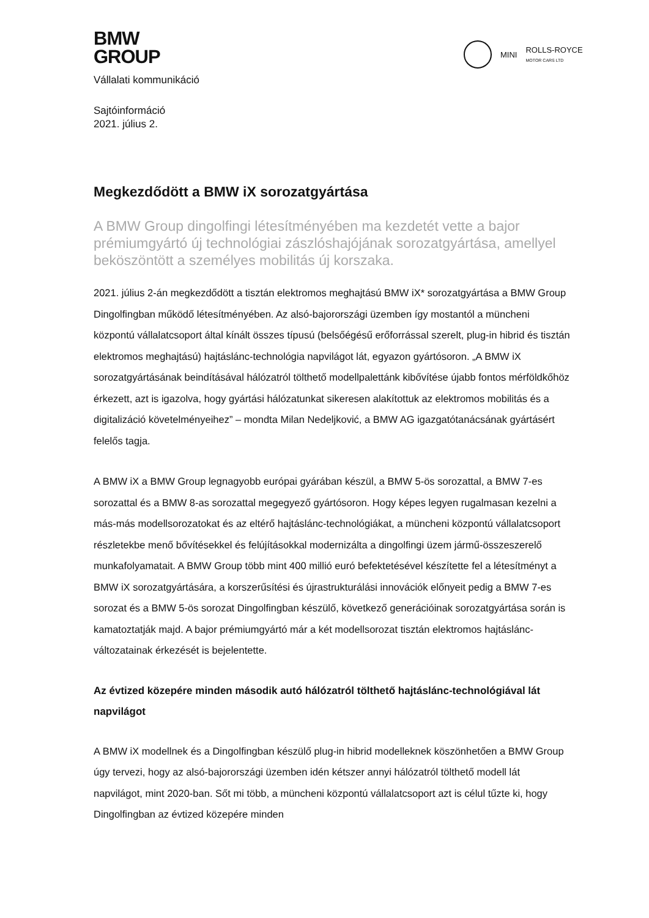MINI ROLLS-ROYCE
MOTOR CARS LTD
BMW
GROUP
Vállalati kommunikáció
Sajtóinformáció
2021. július 2.
Megkezdődött a BMW iX sorozatgyártása
A BMW Group dingolfingi létesítményében ma kezdetét vette a bajor prémiumgyártó új technológiai zászlóshajójának sorozatgyártása, amellyel beköszöntött a személyes mobilitás új korszaka.
2021. július 2-án megkezdődött a tisztán elektromos meghajtású BMW iX* sorozatgyártása a BMW Group Dingolfingban működő létesítményében. Az alsó-bajorországi üzemben így mostantól a müncheni központú vállalatcsoport által kínált összes típusú (belsőégésű erőforrással szerelt, plug-in hibrid és tisztán elektromos meghajtású) hajtáslánc-technológia napvilágot lát, egyazon gyártósoron. „A BMW iX sorozatgyártásának beindításával hálózatról tölthető modellpalettánk kibővítése újabb fontos mérföldkőhöz érkezett, azt is igazolva, hogy gyártási hálózatunkat sikeresen alakítottuk az elektromos mobilitás és a digitalizáció követelményeihez” – mondta Milan Nedeljković, a BMW AG igazgatótanácsának gyártásért felelős tagja.
A BMW iX a BMW Group legnagyobb európai gyárában készül, a BMW 5-ös sorozattal, a BMW 7-es sorozattal és a BMW 8-as sorozattal megegyező gyártósoron. Hogy képes legyen rugalmasan kezelni a más-más modellsorozatokat és az eltérő hajtáslánc-technológiákat, a müncheni központú vállalatcsoport részletekbe menő bővítésekkel és felújításokkal modernizálta a dingolfingi üzem jármű-összeszerelő munkafolyamatait. A BMW Group több mint 400 millió euró befektetésével készítette fel a létesítményt a BMW iX sorozatgyártására, a korszerűsítési és újrastrukturálási innovációk előnyeit pedig a BMW 7-es sorozat és a BMW 5-ös sorozat Dingolfingban készülő, következő generációinak sorozatgyártása során is kamatoztatják majd. A bajor prémiumgyártó már a két modellsorozat tisztán elektromos hajtáslánc-változatainak érkezését is bejelentette.
Az évtized közepére minden második autó hálózatról tölthető hajtáslánc-technológiával lát napvilágot
A BMW iX modellnek és a Dingolfingban készülő plug-in hibrid modelleknek köszönhetően a BMW Group úgy tervezi, hogy az alsó-bajorországi üzemben idén kétszer annyi hálózatról tölthető modell lát napvilágot, mint 2020-ban. Sőt mi több, a müncheni központú vállalatcsoport azt is célul tűzte ki, hogy Dingolfingban az évtized közepére minden